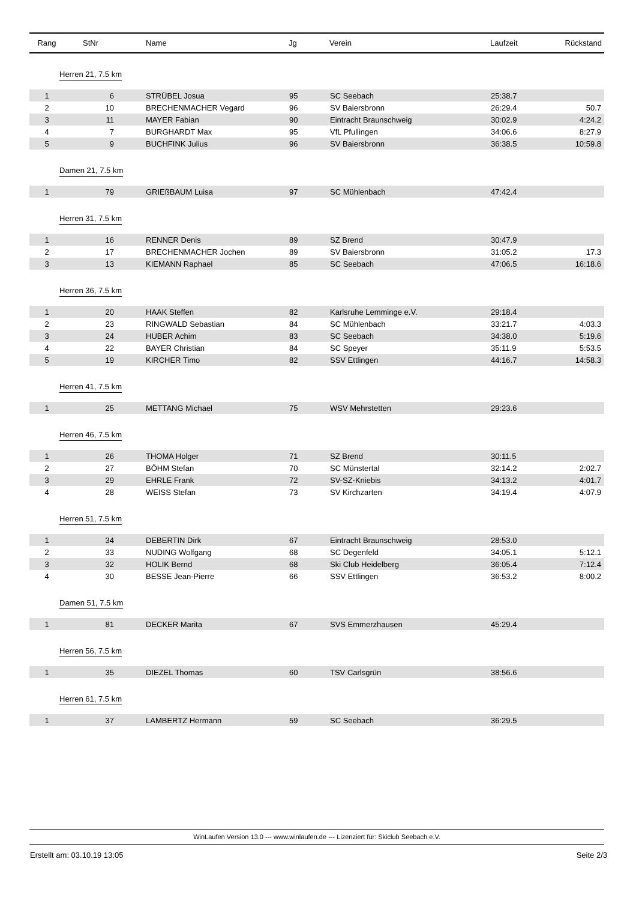| Rang | StNr | Name | Jg | Verein | Laufzeit | Rückstand |
| --- | --- | --- | --- | --- | --- | --- |
| Herren 21, 7.5 km | | | | | | |
| 1 | 6 | STRÜBEL Josua | 95 | SC Seebach | 25:38.7 | |
| 2 | 10 | BRECHENMACHER Vegard | 96 | SV Baiersbronn | 26:29.4 | 50.7 |
| 3 | 11 | MAYER Fabian | 90 | Eintracht Braunschweig | 30:02.9 | 4:24.2 |
| 4 | 7 | BURGHARDT Max | 95 | VfL Pfullingen | 34:06.6 | 8:27.9 |
| 5 | 9 | BUCHFINK Julius | 96 | SV Baiersbronn | 36:38.5 | 10:59.8 |
| Damen 21, 7.5 km | | | | | | |
| 1 | 79 | GRIEßBAUM Luisa | 97 | SC Mühlenbach | 47:42.4 | |
| Herren 31, 7.5 km | | | | | | |
| 1 | 16 | RENNER Denis | 89 | SZ Brend | 30:47.9 | |
| 2 | 17 | BRECHENMACHER Jochen | 89 | SV Baiersbronn | 31:05.2 | 17.3 |
| 3 | 13 | KIEMANN Raphael | 85 | SC Seebach | 47:06.5 | 16:18.6 |
| Herren 36, 7.5 km | | | | | | |
| 1 | 20 | HAAK Steffen | 82 | Karlsruhe Lemminge e.V. | 29:18.4 | |
| 2 | 23 | RINGWALD Sebastian | 84 | SC Mühlenbach | 33:21.7 | 4:03.3 |
| 3 | 24 | HUBER Achim | 83 | SC Seebach | 34:38.0 | 5:19.6 |
| 4 | 22 | BAYER Christian | 84 | SC Speyer | 35:11.9 | 5:53.5 |
| 5 | 19 | KIRCHER Timo | 82 | SSV Ettlingen | 44:16.7 | 14:58.3 |
| Herren 41, 7.5 km | | | | | | |
| 1 | 25 | METTANG Michael | 75 | WSV Mehrstetten | 29:23.6 | |
| Herren 46, 7.5 km | | | | | | |
| 1 | 26 | THOMA Holger | 71 | SZ Brend | 30:11.5 | |
| 2 | 27 | BÖHM Stefan | 70 | SC Münstertal | 32:14.2 | 2:02.7 |
| 3 | 29 | EHRLE Frank | 72 | SV-SZ-Kniebis | 34:13.2 | 4:01.7 |
| 4 | 28 | WEISS Stefan | 73 | SV Kirchzarten | 34:19.4 | 4:07.9 |
| Herren 51, 7.5 km | | | | | | |
| 1 | 34 | DEBERTIN Dirk | 67 | Eintracht Braunschweig | 28:53.0 | |
| 2 | 33 | NUDING Wolfgang | 68 | SC Degenfeld | 34:05.1 | 5:12.1 |
| 3 | 32 | HOLIK Bernd | 68 | Ski Club Heidelberg | 36:05.4 | 7:12.4 |
| 4 | 30 | BESSE Jean-Pierre | 66 | SSV Ettlingen | 36:53.2 | 8:00.2 |
| Damen 51, 7.5 km | | | | | | |
| 1 | 81 | DECKER Marita | 67 | SVS Emmerzhausen | 45:29.4 | |
| Herren 56, 7.5 km | | | | | | |
| 1 | 35 | DIEZEL Thomas | 60 | TSV Carlsgrün | 38:56.6 | |
| Herren 61, 7.5 km | | | | | | |
| 1 | 37 | LAMBERTZ Hermann | 59 | SC Seebach | 36:29.5 | |
WinLaufen Version 13.0 --- www.winlaufen.de --- Lizenziert für: Skiclub Seebach e.V.
Erstellt am: 03.10.19 13:05 Seite 2/3